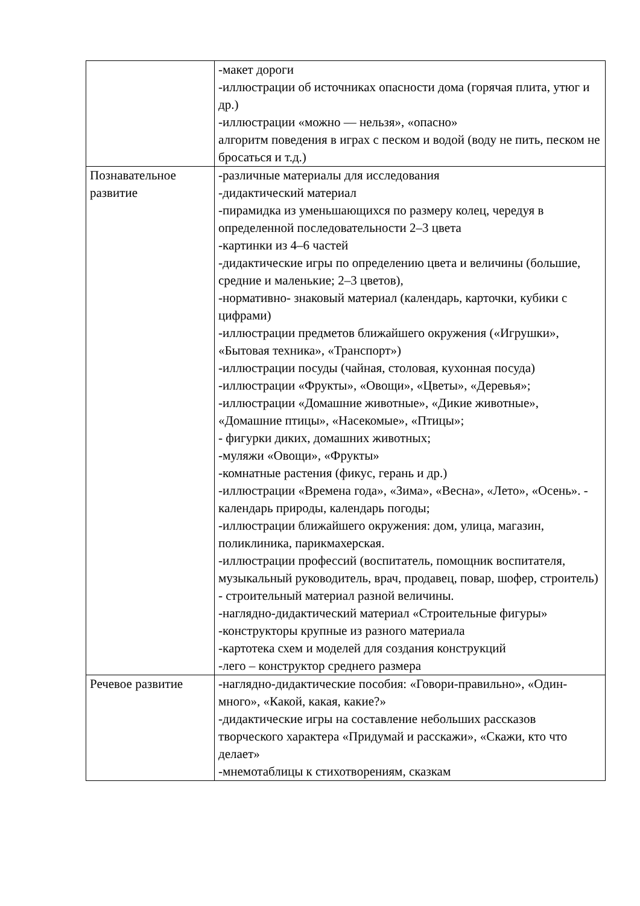| | -макет дороги -иллюстрации об источниках опасности дома (горячая плита, утюг и др.) -иллюстрации «можно — нельзя», «опасно» алгоритм поведения в играх с песком и водой (воду не пить, песком не бросаться и т.д.) |
| Познавательное развитие | -различные материалы для исследования -дидактический материал -пирамидка из уменьшающихся по размеру колец, чередуя в определенной последовательности 2–3 цвета -картинки из 4–6 частей -дидактические игры по определению цвета и величины (большие, средние и маленькие; 2–3 цветов), -нормативно- знаковый материал (календарь, карточки, кубики с цифрами) -иллюстрации предметов ближайшего окружения («Игрушки», «Бытовая техника», «Транспорт») -иллюстрации посуды (чайная, столовая, кухонная посуда) -иллюстрации «Фрукты», «Овощи», «Цветы», «Деревья»; -иллюстрации «Домашние животные», «Дикие животные», «Домашние птицы», «Насекомые», «Птицы»; - фигурки диких, домашних животных; -муляжи «Овощи», «Фрукты» -комнатные растения (фикус, герань и др.) -иллюстрации «Времена года», «Зима», «Весна», «Лето», «Осень». - календарь природы, календарь погоды; -иллюстрации ближайшего окружения: дом, улица, магазин, поликлиника, парикмахерская. -иллюстрации профессий (воспитатель, помощник воспитателя, музыкальный руководитель, врач, продавец, повар, шофер, строитель) - строительный материал разной величины. -наглядно-дидактический материал «Строительные фигуры» -конструкторы крупные из разного материала -картотека схем и моделей для создания конструкций -лего – конструктор среднего размера |
| Речевое развитие | -наглядно-дидактические пособия: «Говори-правильно», «Один-много», «Какой, какая, какие?» -дидактические игры на составление небольших рассказов творческого характера «Придумай и расскажи», «Скажи, кто что делает» -мнемотаблицы к стихотворениям, сказкам |